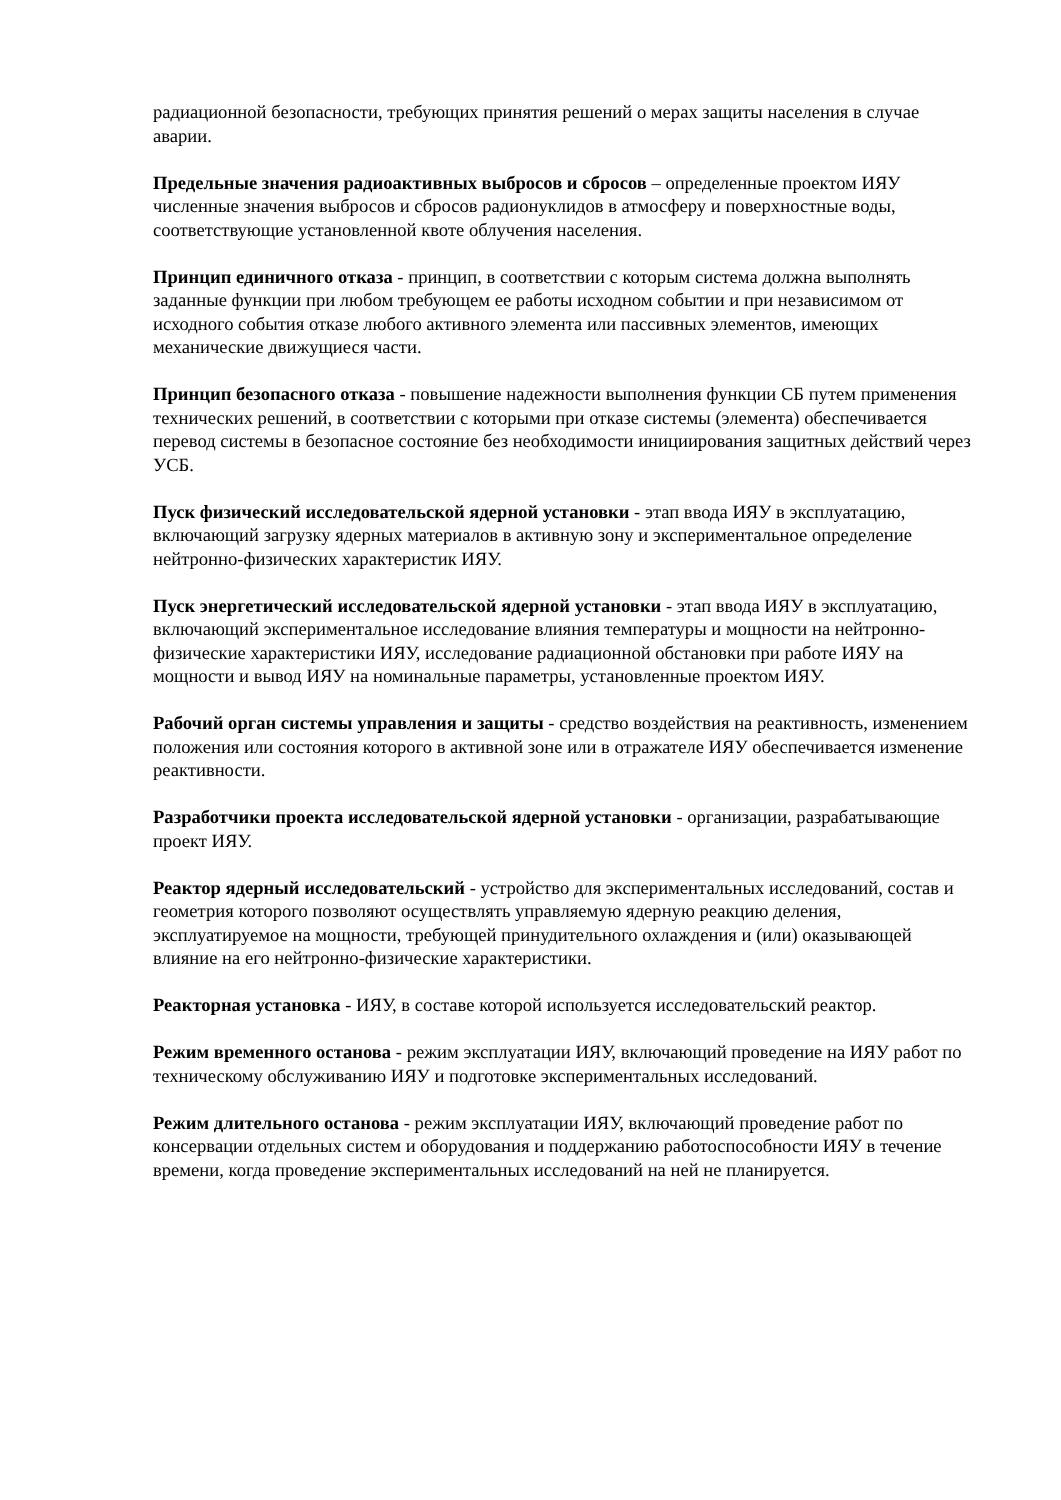радиационной безопасности, требующих принятия решений о мерах защиты населения в случае аварии.
Предельные значения радиоактивных выбросов и сбросов – определенные проектом ИЯУ численные значения выбросов и сбросов радионуклидов в атмосферу и поверхностные воды, соответствующие установленной квоте облучения населения.
Принцип единичного отказа - принцип, в соответствии с которым система должна выполнять заданные функции при любом требующем ее работы исходном событии и при независимом от исходного события отказе любого активного элемента или пассивных элементов, имеющих механические движущиеся части.
Принцип безопасного отказа - повышение надежности выполнения функции СБ путем применения технических решений, в соответствии с которыми при отказе системы (элемента) обеспечивается перевод системы в безопасное состояние без необходимости инициирования защитных действий через УСБ.
Пуск физический исследовательской ядерной установки - этап ввода ИЯУ в эксплуатацию, включающий загрузку ядерных материалов в активную зону и экспериментальное определение нейтронно-физических характеристик ИЯУ.
Пуск энергетический исследовательской ядерной установки - этап ввода ИЯУ в эксплуатацию, включающий экспериментальное исследование влияния температуры и мощности на нейтронно-физические характеристики ИЯУ, исследование радиационной обстановки при работе ИЯУ на мощности и вывод ИЯУ на номинальные параметры, установленные проектом ИЯУ.
Рабочий орган системы управления и защиты - средство воздействия на реактивность, изменением положения или состояния которого в активной зоне или в отражателе ИЯУ обеспечивается изменение реактивности.
Разработчики проекта исследовательской ядерной установки - организации, разрабатывающие проект ИЯУ.
Реактор ядерный исследовательский - устройство для экспериментальных исследований, состав и геометрия которого позволяют осуществлять управляемую ядерную реакцию деления, эксплуатируемое на мощности, требующей принудительного охлаждения и (или) оказывающей влияние на его нейтронно-физические характеристики.
Реакторная установка - ИЯУ, в составе которой используется исследовательский реактор.
Режим временного останова - режим эксплуатации ИЯУ, включающий проведение на ИЯУ работ по техническому обслуживанию ИЯУ и подготовке экспериментальных исследований.
Режим длительного останова - режим эксплуатации ИЯУ, включающий проведение работ по консервации отдельных систем и оборудования и поддержанию работоспособности ИЯУ в течение времени, когда проведение экспериментальных исследований на ней не планируется.